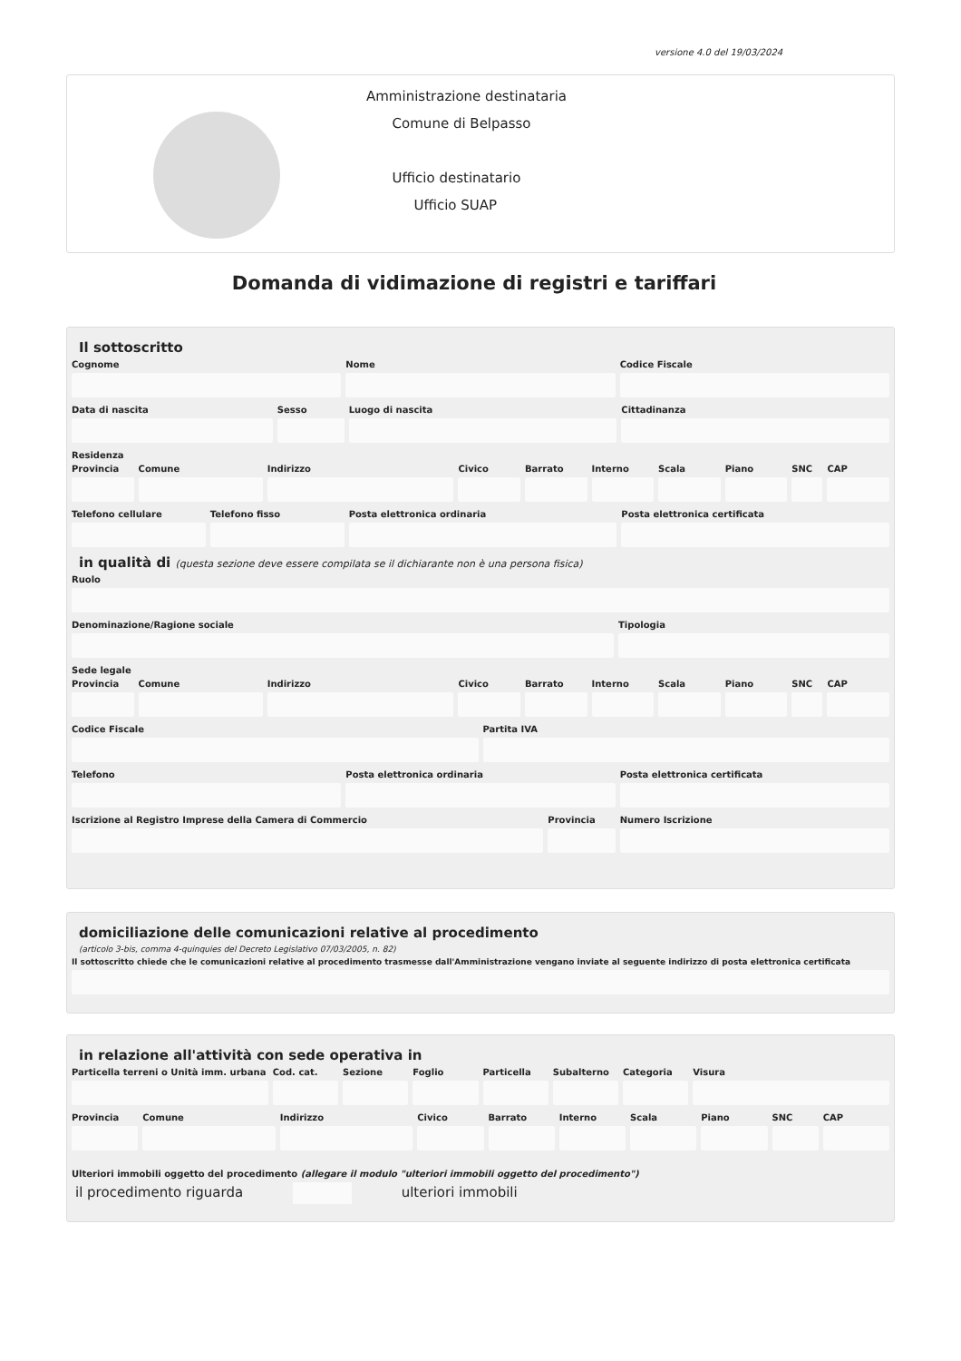versione 4.0 del 19/03/2024
Amministrazione destinataria
Comune di Belpasso
Ufficio destinatario
Ufficio SUAP
Domanda di vidimazione di registri e tariffari
Il sottoscritto
Cognome Nome Codice Fiscale
Data di nascita Sesso Luogo di nascita Cittadinanza
Residenza
Provincia Comune Indirizzo Civico Barrato Interno Scala Piano SNC CAP
Telefono cellulare Telefono fisso Posta elettronica ordinaria Posta elettronica certificata
in qualità di (questa sezione deve essere compilata se il dichiarante non è una persona fisica)
Ruolo
Denominazione/Ragione sociale Tipologia
Sede legale
Provincia Comune Indirizzo Civico Barrato Interno Scala Piano SNC CAP
Codice Fiscale Partita IVA
Telefono Posta elettronica ordinaria Posta elettronica certificata
Iscrizione al Registro Imprese della Camera di Commercio
Provincia Numero Iscrizione
domiciliazione delle comunicazioni relative al procedimento
(articolo 3-bis, comma 4-quinquies del Decreto Legislativo 07/03/2005, n. 82)
Il sottoscritto chiede che le comunicazioni relative al procedimento trasmesse dall'Amministrazione vengano inviate al seguente indirizzo di posta elettronica certificata
in relazione all'attività con sede operativa in
Particella terreni o Unità imm. urbana
Cod. cat. Sezione Foglio Particella Subalterno Categoria Visura
Provincia Comune Indirizzo Civico Barrato Interno Scala Piano SNC CAP
Ulteriori immobili oggetto del procedimento (allegare il modulo "ulteriori immobili oggetto del procedimento")
il procedimento riguarda ulteriori immobili